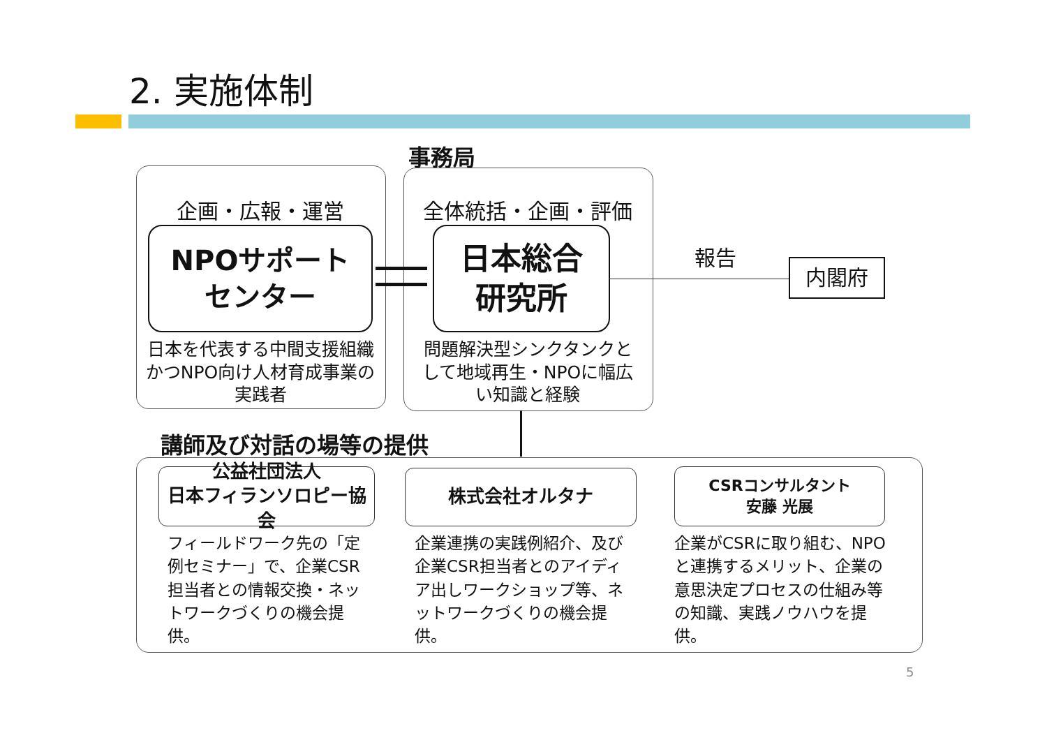2. 実施体制
事務局
企画・広報・運営 全体統括・企画・評価
NPOサポート
センター
日本総合
研究所
日本を代表する中間支援組織かつNPO向け人材育成事業の実践者
問題解決型シンクタンクとして地域再生・NPOに幅広い知識と経験
報告
内閣府
講師及び対話の場等の提供
公益社団法人
日本フィランソロピー協会
株式会社オルタナ
CSRコンサルタント
安藤 光展
フィールドワーク先の「定例セミナー」で、企業CSR担当者との情報交換・ネットワークづくりの機会提供。
企業連携の実践例紹介、及び企業CSR担当者とのアイディア出しワークショップ等、ネットワークづくりの機会提供。
企業がCSRに取り組む、NPOと連携するメリット、企業の意思決定プロセスの仕組み等の知識、実践ノウハウを提供。
5